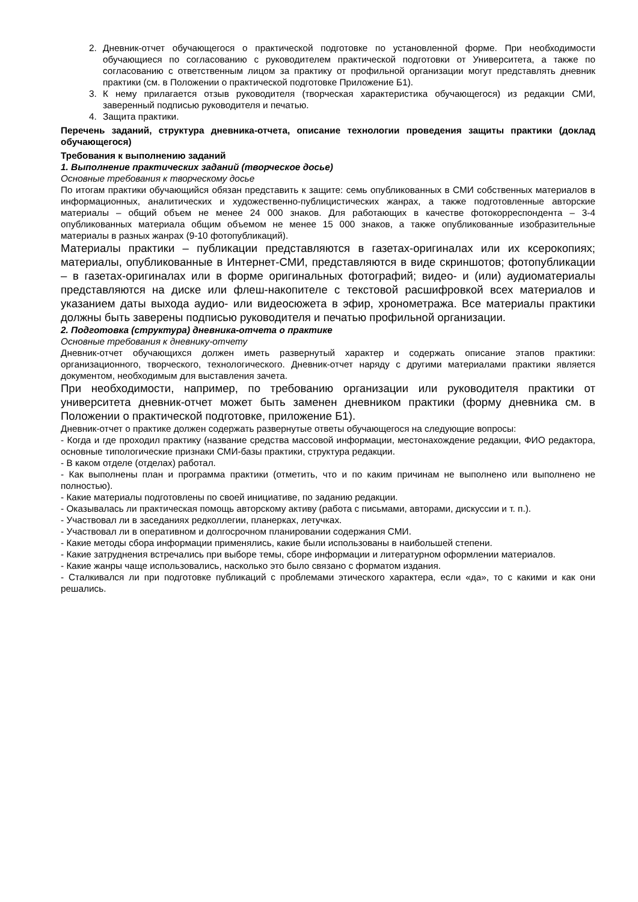2. Дневник-отчет обучающегося о практической подготовке по установленной форме. При необходимости обучающиеся по согласованию с руководителем практической подготовки от Университета, а также по согласованию с ответственным лицом за практику от профильной организации могут представлять дневник практики (см. в Положении о практической подготовке Приложение Б1).
3. К нему прилагается отзыв руководителя (творческая характеристика обучающегося) из редакции СМИ, заверенный подписью руководителя и печатью.
4. Защита практики.
Перечень заданий, структура дневника-отчета, описание технологии проведения защиты практики (доклад обучающегося)
Требования к выполнению заданий
1. Выполнение практических заданий (творческое досье)
Основные требования к творческому досье
По итогам практики обучающийся обязан представить к защите: семь опубликованных в СМИ собственных материалов в информационных, аналитических и художественно-публицистических жанрах, а также подготовленные авторские материалы – общий объем не менее 24 000 знаков. Для работающих в качестве фотокорреспондента – 3-4 опубликованных материала общим объемом не менее 15 000 знаков, а также опубликованные изобразительные материалы в разных жанрах (9-10 фотопубликаций).
Материалы практики – публикации представляются в газетах-оригиналах или их ксерокопиях; материалы, опубликованные в Интернет-СМИ, представляются в виде скриншотов; фотопубликации – в газетах-оригиналах или в форме оригинальных фотографий; видео- и (или) аудиоматериалы представляются на диске или флеш-накопителе с текстовой расшифровкой всех материалов и указанием даты выхода аудио- или видеосюжета в эфир, хронометража. Все материалы практики должны быть заверены подписью руководителя и печатью профильной организации.
2. Подготовка (структура) дневника-отчета о практике
Основные требования к дневнику-отчету
Дневник-отчет обучающихся должен иметь развернутый характер и содержать описание этапов практики: организационного, творческого, технологического. Дневник-отчет наряду с другими материалами практики является документом, необходимым для выставления зачета.
При необходимости, например, по требованию организации или руководителя практики от университета дневник-отчет может быть заменен дневником практики (форму дневника см. в Положении о практической подготовке, приложение Б1).
Дневник-отчет о практике должен содержать развернутые ответы обучающегося на следующие вопросы:
- Когда и где проходил практику (название средства массовой информации, местонахождение редакции, ФИО редактора, основные типологические признаки СМИ-базы практики, структура редакции.
- В каком отделе (отделах) работал.
- Как выполнены план и программа практики (отметить, что и по каким причинам не выполнено или выполнено не полностью).
- Какие материалы подготовлены по своей инициативе, по заданию редакции.
- Оказывалась ли практическая помощь авторскому активу (работа с письмами, авторами, дискуссии и т. п.).
- Участвовал ли в заседаниях редколлегии, планерках, летучках.
- Участвовал ли в оперативном и долгосрочном планировании содержания СМИ.
- Какие методы сбора информации применялись, какие были использованы в наибольшей степени.
- Какие затруднения встречались при выборе темы, сборе информации и литературном оформлении материалов.
- Какие жанры чаще использовались, насколько это было связано с форматом издания.
- Сталкивался ли при подготовке публикаций с проблемами этического характера, если «да», то с какими и как они решались.